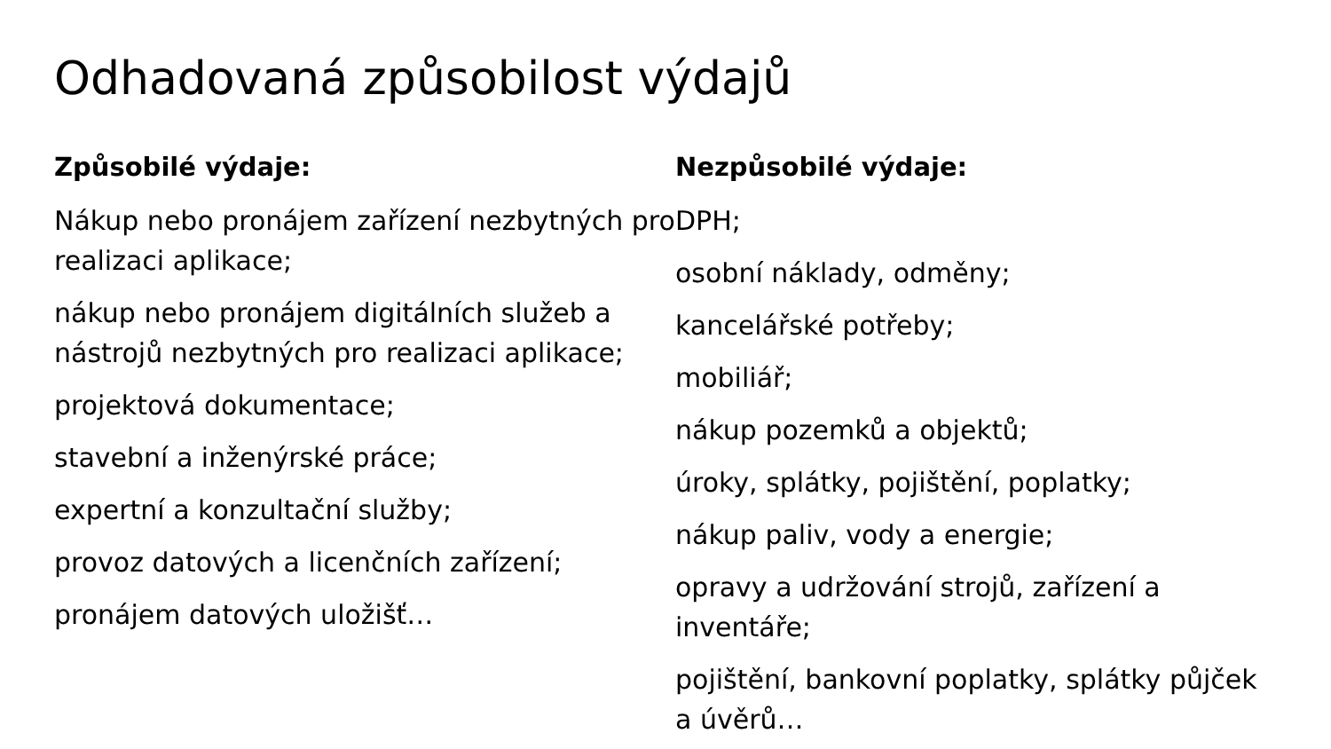Odhadovaná způsobilost výdajů
Způsobilé výdaje:
Nákup nebo pronájem zařízení nezbytných pro realizaci aplikace;
nákup nebo pronájem digitálních služeb a nástrojů nezbytných pro realizaci aplikace;
projektová dokumentace;
stavební a inženýrské práce;
expertní a konzultační služby;
provoz datových a licenčních zařízení;
pronájem datových uložišť…
Nezpůsobilé výdaje:
DPH;
osobní náklady, odměny;
kancelářské potřeby;
mobiliář;
nákup pozemků a objektů;
úroky, splátky, pojištění, poplatky;
nákup paliv, vody a energie;
opravy a udržování strojů, zařízení a inventáře;
pojištění, bankovní poplatky, splátky půjček a úvěrů…